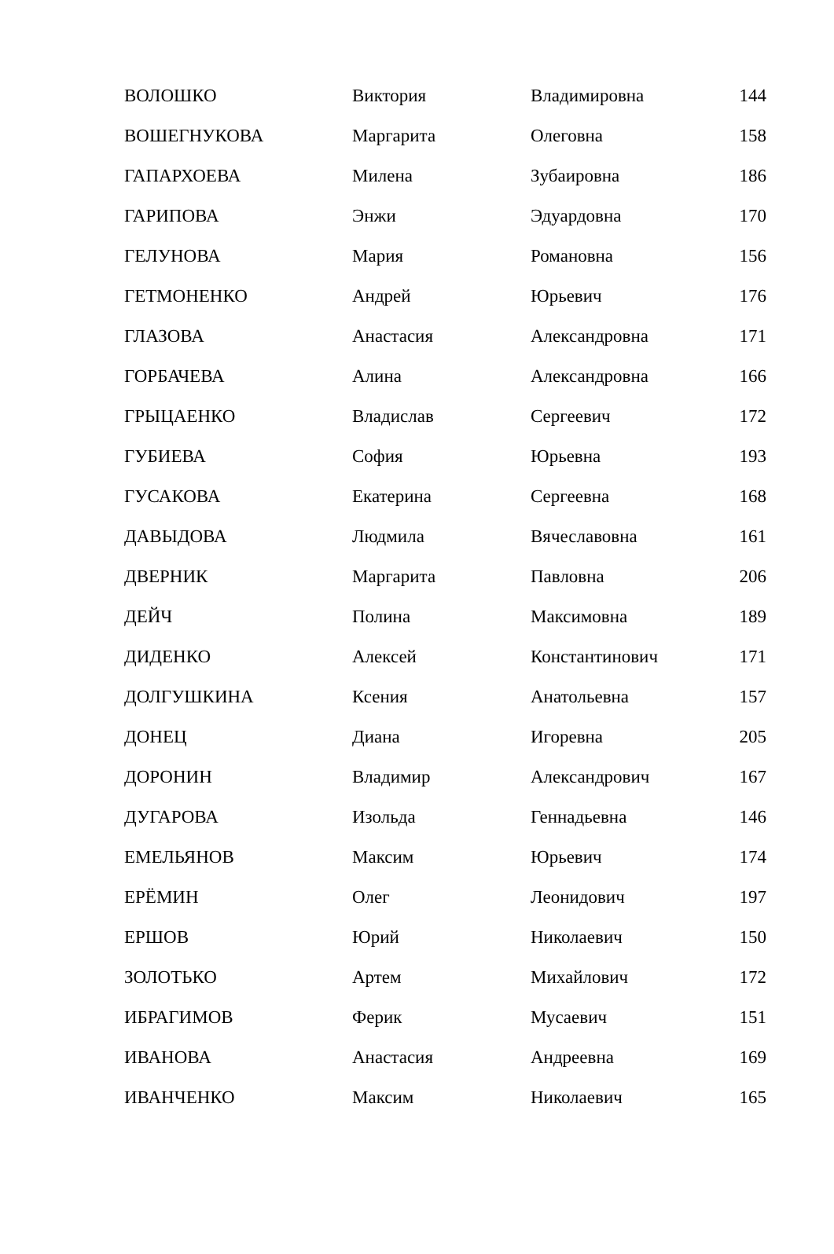| ВОЛОШКО | Виктория | Владимировна | 144 |
| ВОШЕГНУКОВА | Маргарита | Олеговна | 158 |
| ГАПАРХОЕВА | Милена | Зубаировна | 186 |
| ГАРИПОВА | Энжи | Эдуардовна | 170 |
| ГЕЛУНОВА | Мария | Романовна | 156 |
| ГЕТМОНЕНКО | Андрей | Юрьевич | 176 |
| ГЛАЗОВА | Анастасия | Александровна | 171 |
| ГОРБАЧЕВА | Алина | Александровна | 166 |
| ГРЫЦАЕНКО | Владислав | Сергеевич | 172 |
| ГУБИЕВА | София | Юрьевна | 193 |
| ГУСАКОВА | Екатерина | Сергеевна | 168 |
| ДАВЫДОВА | Людмила | Вячеславовна | 161 |
| ДВЕРНИК | Маргарита | Павловна | 206 |
| ДЕЙЧ | Полина | Максимовна | 189 |
| ДИДЕНКО | Алексей | Константинович | 171 |
| ДОЛГУШКИНА | Ксения | Анатольевна | 157 |
| ДОНЕЦ | Диана | Игоревна | 205 |
| ДОРОНИН | Владимир | Александрович | 167 |
| ДУГАРОВА | Изольда | Геннадьевна | 146 |
| ЕМЕЛЬЯНОВ | Максим | Юрьевич | 174 |
| ЕРЁМИН | Олег | Леонидович | 197 |
| ЕРШОВ | Юрий | Николаевич | 150 |
| ЗОЛОТЬКО | Артем | Михайлович | 172 |
| ИБРАГИМОВ | Ферик | Мусаевич | 151 |
| ИВАНОВА | Анастасия | Андреевна | 169 |
| ИВАНЧЕНКО | Максим | Николаевич | 165 |